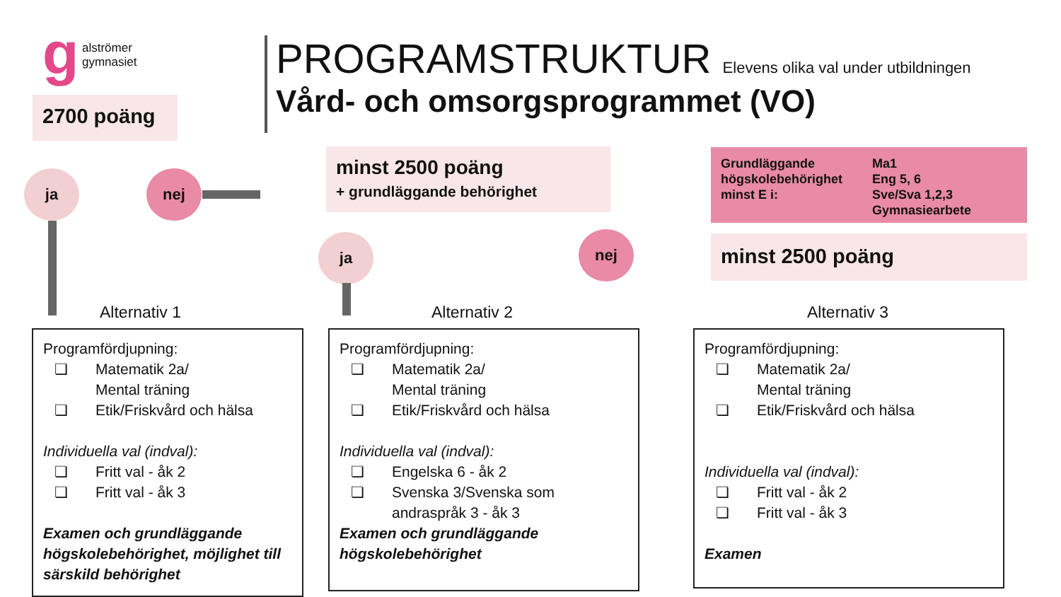g
alströmer
gymnasiet
2700 poäng
PROGRAMSTRUKTUR Elevens olika val under utbildningen
Vård- och omsorgsprogrammet (VO)
ja nej
minst 2500 poäng
+ grundläggande behörighet
ja nej
Grundläggande högskolebehörighet minst E i:
Ma1
Eng 5, 6
Sve/Sva 1,2,3
Gymnasiearbete
minst 2500 poäng
Alternativ 1 Alternativ 2 Alternativ 3
Programfördjupning:
❏ Matematik 2a/
Mental träning
❏ Etik/Friskvård och hälsa
Individuella val (indval):
❏ Fritt val - åk 2
❏ Fritt val - åk 3
Examen och grundläggande högskolebehörighet, möjlighet till särskild behörighet
Programfördjupning:
❏ Matematik 2a/
Mental träning
❏ Etik/Friskvård och hälsa
Individuella val (indval):
❏ Engelska 6 - åk 2
❏ Svenska 3/Svenska som andraspråk 3 - åk 3
Examen och grundläggande högskolebehörighet
Programfördjupning:
❏ Matematik 2a/
Mental träning
❏ Etik/Friskvård och hälsa
Individuella val (indval):
❏ Fritt val - åk 2
❏ Fritt val - åk 3
Examen